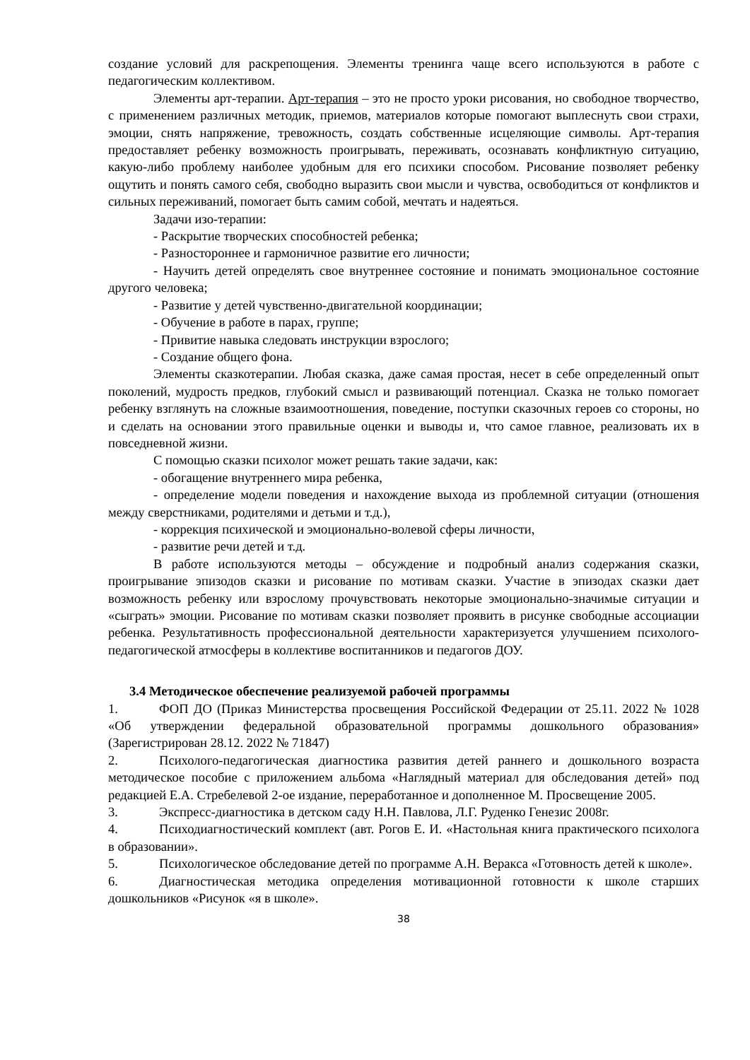создание условий для раскрепощения. Элементы тренинга чаще всего используются в работе с педагогическим коллективом.
Элементы арт-терапии. Арт-терапия – это не просто уроки рисования, но свободное творчество, с применением различных методик, приемов, материалов которые помогают выплеснуть свои страхи, эмоции, снять напряжение, тревожность, создать собственные исцеляющие символы. Арт-терапия предоставляет ребенку возможность проигрывать, переживать, осознавать конфликтную ситуацию, какую-либо проблему наиболее удобным для его психики способом. Рисование позволяет ребенку ощутить и понять самого себя, свободно выразить свои мысли и чувства, освободиться от конфликтов и сильных переживаний, помогает быть самим собой, мечтать и надеяться.
Задачи изо-терапии:
- Раскрытие творческих способностей ребенка;
- Разностороннее и гармоничное развитие его личности;
- Научить детей определять свое внутреннее состояние и понимать эмоциональное состояние другого человека;
- Развитие у детей чувственно-двигательной координации;
- Обучение в работе в парах, группе;
- Привитие навыка следовать инструкции взрослого;
- Создание общего фона.
Элементы сказкотерапии. Любая сказка, даже самая простая, несет в себе определенный опыт поколений, мудрость предков, глубокий смысл и развивающий потенциал. Сказка не только помогает ребенку взглянуть на сложные взаимоотношения, поведение, поступки сказочных героев со стороны, но и сделать на основании этого правильные оценки и выводы и, что самое главное, реализовать их в повседневной жизни.
С помощью сказки психолог может решать такие задачи, как:
- обогащение внутреннего мира ребенка,
- определение модели поведения и нахождение выхода из проблемной ситуации (отношения между сверстниками, родителями и детьми и т.д.),
- коррекция психической и эмоционально-волевой сферы личности,
- развитие речи детей и т.д.
В работе используются методы – обсуждение и подробный анализ содержания сказки, проигрывание эпизодов сказки и рисование по мотивам сказки. Участие в эпизодах сказки дает возможность ребенку или взрослому прочувствовать некоторые эмоционально-значимые ситуации и «сыграть» эмоции. Рисование по мотивам сказки позволяет проявить в рисунке свободные ассоциации ребенка. Результативность профессиональной деятельности характеризуется улучшением психолого-педагогической атмосферы в коллективе воспитанников и педагогов ДОУ.
3.4 Методическое обеспечение реализуемой рабочей программы
1. ФОП ДО (Приказ Министерства просвещения Российской Федерации от 25.11. 2022 № 1028 «Об утверждении федеральной образовательной программы дошкольного образования» (Зарегистрирован 28.12. 2022 № 71847)
2. Психолого-педагогическая диагностика развития детей раннего и дошкольного возраста методическое пособие с приложением альбома «Наглядный материал для обследования детей» под редакцией Е.А. Стребелевой 2-ое издание, переработанное и дополненное М. Просвещение 2005.
3. Экспресс-диагностика в детском саду Н.Н. Павлова, Л.Г. Руденко Генезис 2008г.
4. Психодиагностический комплект (авт. Рогов Е. И. «Настольная книга практического психолога в образовании».
5. Психологическое обследование детей по программе А.Н. Веракса «Готовность детей к школе».
6. Диагностическая методика определения мотивационной готовности к школе старших дошкольников «Рисунок «я в школе».
38